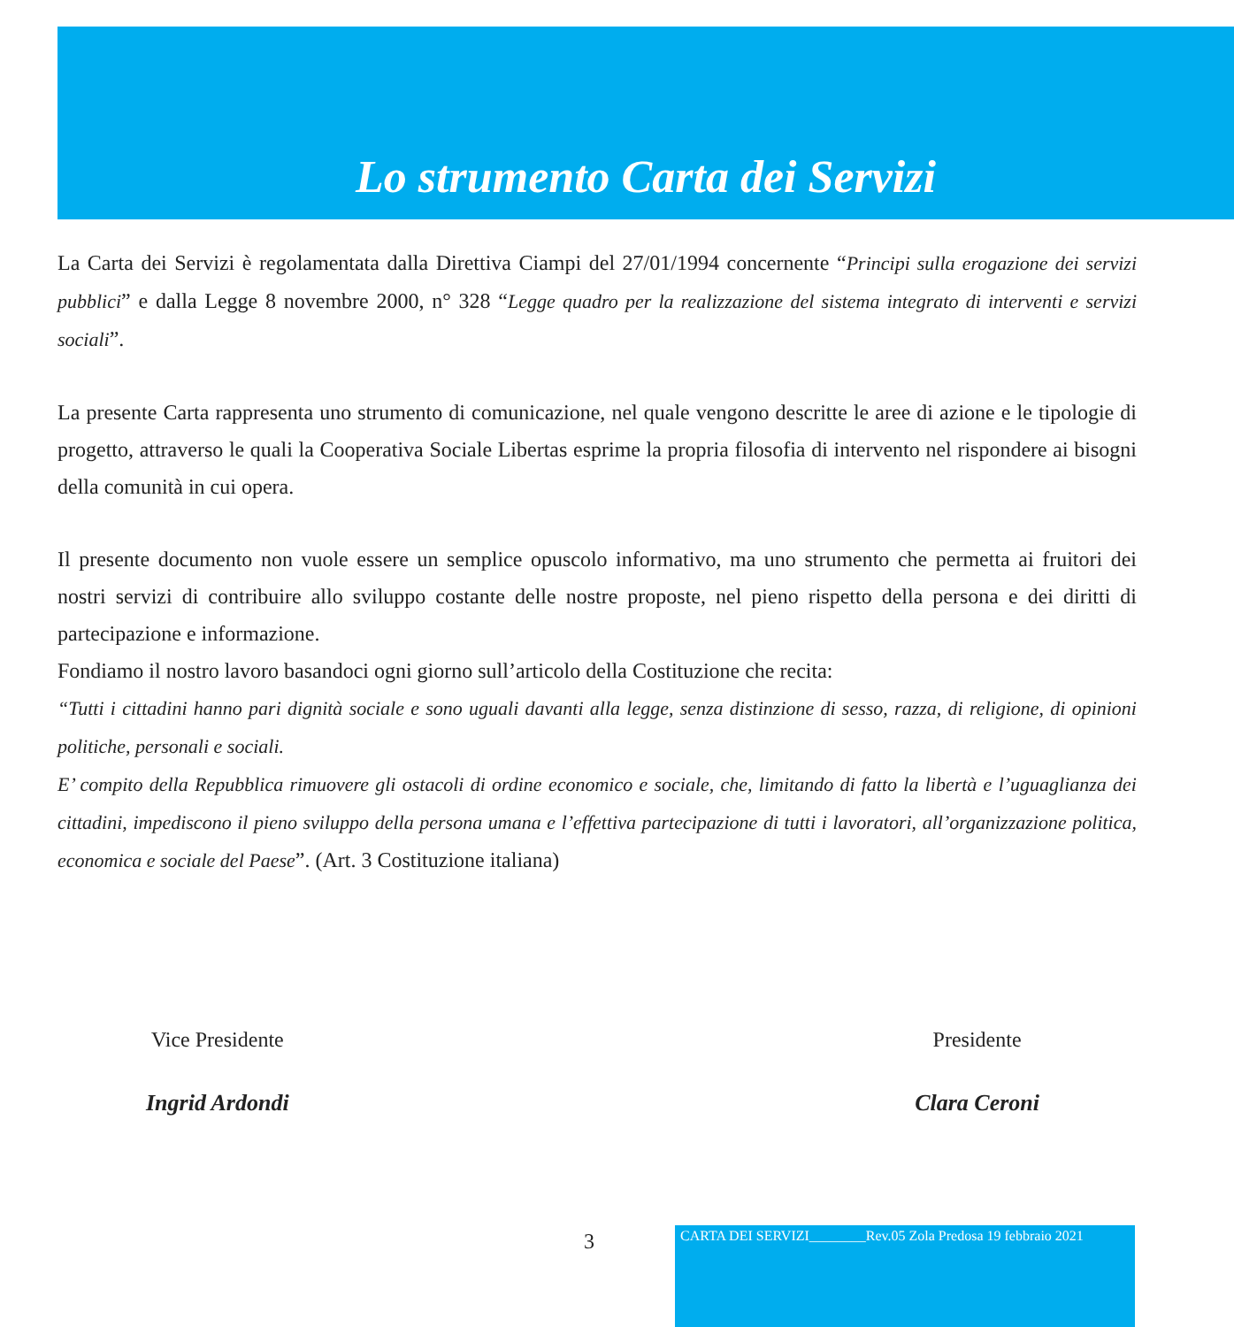Lo strumento Carta dei Servizi
La Carta dei Servizi è regolamentata dalla Direttiva Ciampi del 27/01/1994 concernente “Principi sulla erogazione dei servizi pubblici” e dalla Legge 8 novembre 2000, n° 328 “Legge quadro per la realizzazione del sistema integrato di interventi e servizi sociali”.
La presente Carta rappresenta uno strumento di comunicazione, nel quale vengono descritte le aree di azione e le tipologie di progetto, attraverso le quali la Cooperativa Sociale Libertas esprime la propria filosofia di intervento nel rispondere ai bisogni della comunità in cui opera.
Il presente documento non vuole essere un semplice opuscolo informativo, ma uno strumento che permetta ai fruitori dei nostri servizi di contribuire allo sviluppo costante delle nostre proposte, nel pieno rispetto della persona e dei diritti di partecipazione e informazione.
Fondiamo il nostro lavoro basandoci ogni giorno sull’articolo della Costituzione che recita:
“Tutti i cittadini hanno pari dignità sociale e sono uguali davanti alla legge, senza distinzione di sesso, razza, di religione, di opinioni politiche, personali e sociali.
E’ compito della Repubblica rimuovere gli ostacoli di ordine economico e sociale, che, limitando di fatto la libertà e l’uguaglianza dei cittadini, impediscono il pieno sviluppo della persona umana e l’effettiva partecipazione di tutti i lavoratori, all’organizzazione politica, economica e sociale del Paese”. (Art. 3 Costituzione italiana)
Vice Presidente
Ingrid Ardondi
Presidente
Clara Ceroni
3
CARTA DEI SERVIZI________Rev.05 Zola Predosa 19 febbraio 2021